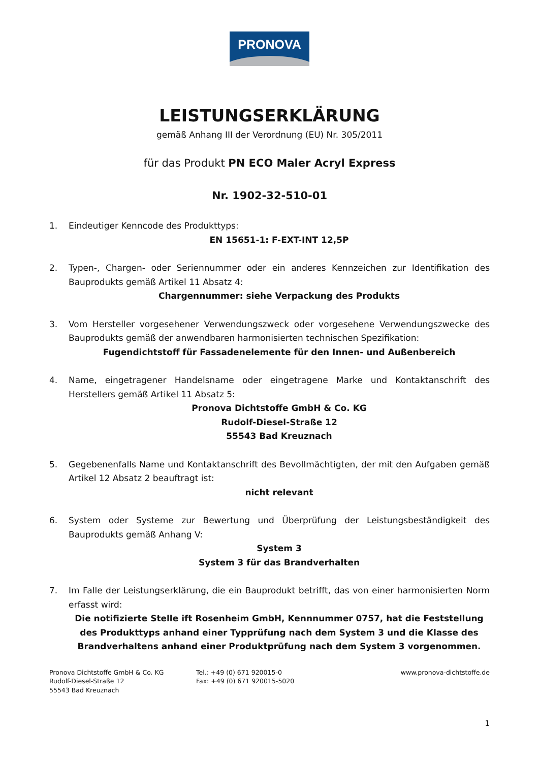PRONOVA
LEISTUNGSERKLÄRUNG
gemäß Anhang III der Verordnung (EU) Nr. 305/2011
für das Produkt PN ECO Maler Acryl Express
Nr. 1902-32-510-01
1. Eindeutiger Kenncode des Produkttyps:
EN 15651-1: F-EXT-INT 12,5P
2. Typen-, Chargen- oder Seriennummer oder ein anderes Kennzeichen zur Identifikation des Bauprodukts gemäß Artikel 11 Absatz 4:
Chargennummer: siehe Verpackung des Produkts
3. Vom Hersteller vorgesehener Verwendungszweck oder vorgesehene Verwendungszwecke des Bauprodukts gemäß der anwendbaren harmonisierten technischen Spezifikation:
Fugendichtstoff für Fassadenelemente für den Innen- und Außenbereich
4. Name, eingetragener Handelsname oder eingetragene Marke und Kontaktanschrift des Herstellers gemäß Artikel 11 Absatz 5:
Pronova Dichtstoffe GmbH & Co. KG
Rudolf-Diesel-Straße 12
55543 Bad Kreuznach
5. Gegebenenfalls Name und Kontaktanschrift des Bevollmächtigten, der mit den Aufgaben gemäß Artikel 12 Absatz 2 beauftragt ist:
nicht relevant
6. System oder Systeme zur Bewertung und Überprüfung der Leistungsbeständigkeit des Bauprodukts gemäß Anhang V:
System 3
System 3 für das Brandverhalten
7. Im Falle der Leistungserklärung, die ein Bauprodukt betrifft, das von einer harmonisierten Norm erfasst wird:
Die notifizierte Stelle ift Rosenheim GmbH, Kennnummer 0757, hat die Feststellung des Produkttyps anhand einer Typprüfung nach dem System 3 und die Klasse des Brandverhaltens anhand einer Produktprüfung nach dem System 3 vorgenommen.
Pronova Dichtstoffe GmbH & Co. KG
Rudolf-Diesel-Straße 12
55543 Bad Kreuznach
Tel.: +49 (0) 671 920015-0
Fax: +49 (0) 671 920015-5020
www.pronova-dichtstoffe.de
1